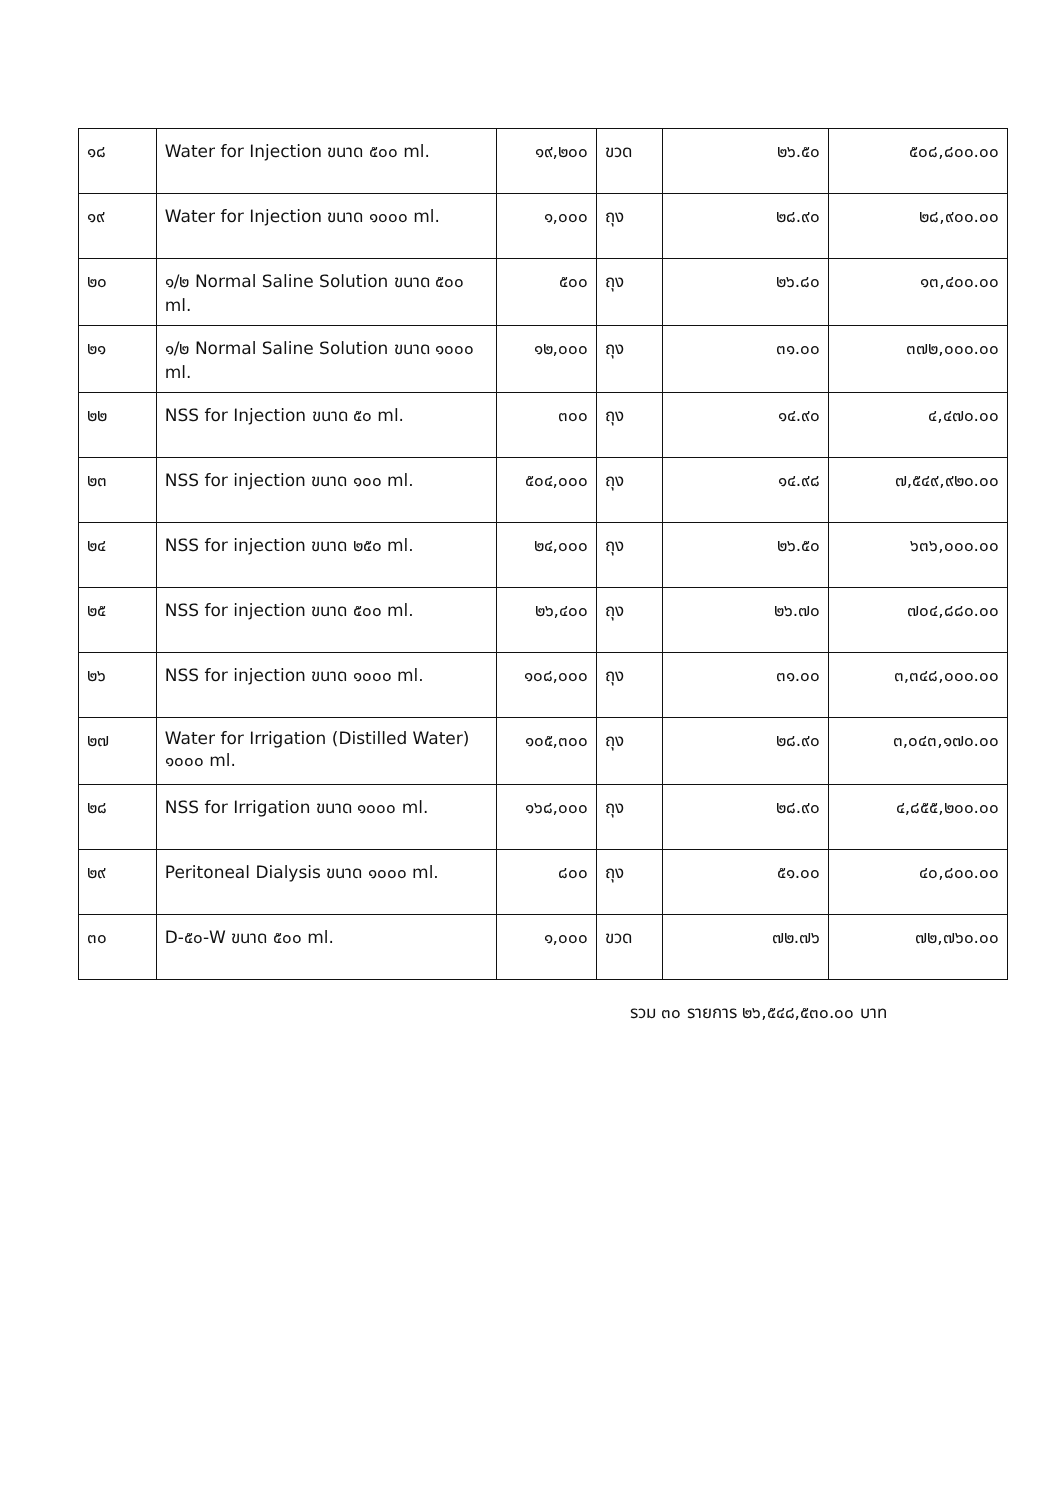| ๑๘ | Water for Injection ขนาด ๕๐๐ ml. | ๑๙,๒๐๐ | ขวด | ๒๖.๕๐ | ๕๐๘,๘๐๐.๐๐ |
| ๑๙ | Water for Injection ขนาด ๑๐๐๐ ml. | ๑,๐๐๐ | ถุง | ๒๘.๙๐ | ๒๘,๙๐๐.๐๐ |
| ๒๐ | ๑/๒ Normal Saline Solution ขนาด ๕๐๐ ml. | ๕๐๐ | ถุง | ๒๖.๘๐ | ๑๓,๔๐๐.๐๐ |
| ๒๑ | ๑/๒ Normal Saline Solution ขนาด ๑๐๐๐ ml. | ๑๒,๐๐๐ | ถุง | ๓๑.๐๐ | ๓๗๒,๐๐๐.๐๐ |
| ๒๒ | NSS for Injection ขนาด ๕๐ ml. | ๓๐๐ | ถุง | ๑๔.๙๐ | ๔,๔๗๐.๐๐ |
| ๒๓ | NSS for injection ขนาด ๑๐๐ ml. | ๕๐๔,๐๐๐ | ถุง | ๑๔.๙๘ | ๗,๕๔๙,๙๒๐.๐๐ |
| ๒๔ | NSS for injection ขนาด ๒๕๐ ml. | ๒๔,๐๐๐ | ถุง | ๒๖.๕๐ | ๖๓๖,๐๐๐.๐๐ |
| ๒๕ | NSS for injection ขนาด ๕๐๐ ml. | ๒๖,๔๐๐ | ถุง | ๒๖.๗๐ | ๗๐๔,๘๘๐.๐๐ |
| ๒๖ | NSS for injection ขนาด ๑๐๐๐ ml. | ๑๐๘,๐๐๐ | ถุง | ๓๑.๐๐ | ๓,๓๔๘,๐๐๐.๐๐ |
| ๒๗ | Water for Irrigation (Distilled Water) ๑๐๐๐ ml. | ๑๐๕,๓๐๐ | ถุง | ๒๘.๙๐ | ๓,๐๔๓,๑๗๐.๐๐ |
| ๒๘ | NSS for Irrigation ขนาด ๑๐๐๐ ml. | ๑๖๘,๐๐๐ | ถุง | ๒๘.๙๐ | ๔,๘๕๕,๒๐๐.๐๐ |
| ๒๙ | Peritoneal Dialysis ขนาด ๑๐๐๐ ml. | ๘๐๐ | ถุง | ๕๑.๐๐ | ๔๐,๘๐๐.๐๐ |
| ๓๐ | D-๕๐-W ขนาด ๕๐๐ ml. | ๑,๐๐๐ | ขวด | ๗๒.๗๖ | ๗๒,๗๖๐.๐๐ |
รวม ๓๐ รายการ ๒๖,๕๔๘,๕๓๐.๐๐ บาท